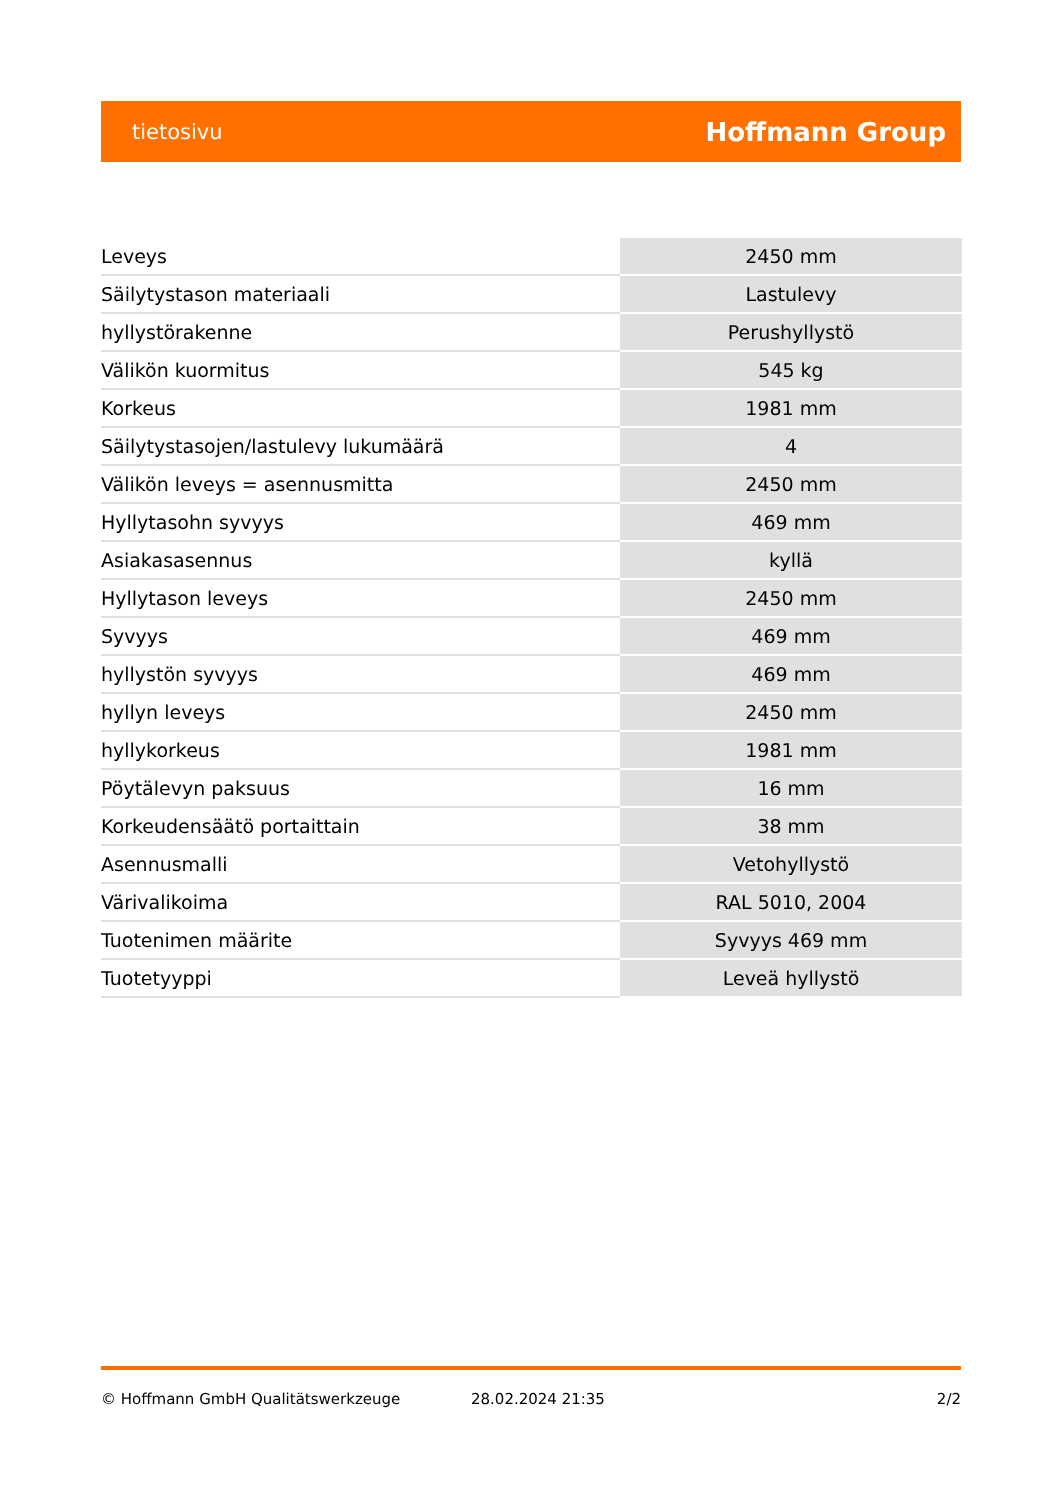tietosivu Hoffmann Group
| Leveys | 2450 mm |
| Säilytystason materiaali | Lastulevy |
| hyllystörakenne | Perushyllystö |
| Välikön kuormitus | 545 kg |
| Korkeus | 1981 mm |
| Säilytystasojen/lastulevy lukumäärä | 4 |
| Välikön leveys = asennusmitta | 2450 mm |
| Hyllytasohn syvyys | 469 mm |
| Asiakasasennus | kyllä |
| Hyllytason leveys | 2450 mm |
| Syvyys | 469 mm |
| hyllystön syvyys | 469 mm |
| hyllyn leveys | 2450 mm |
| hyllykorkeus | 1981 mm |
| Pöytälevyn paksuus | 16 mm |
| Korkeudensäätö portaittain | 38 mm |
| Asennusmalli | Vetohyllystö |
| Värivalikoima | RAL 5010, 2004 |
| Tuotenimen määrite | Syvyys 469 mm |
| Tuotetyyppi | Leveä hyllystö |
© Hoffmann GmbH Qualitätswerkzeuge 28.02.2024 21:35 2/2